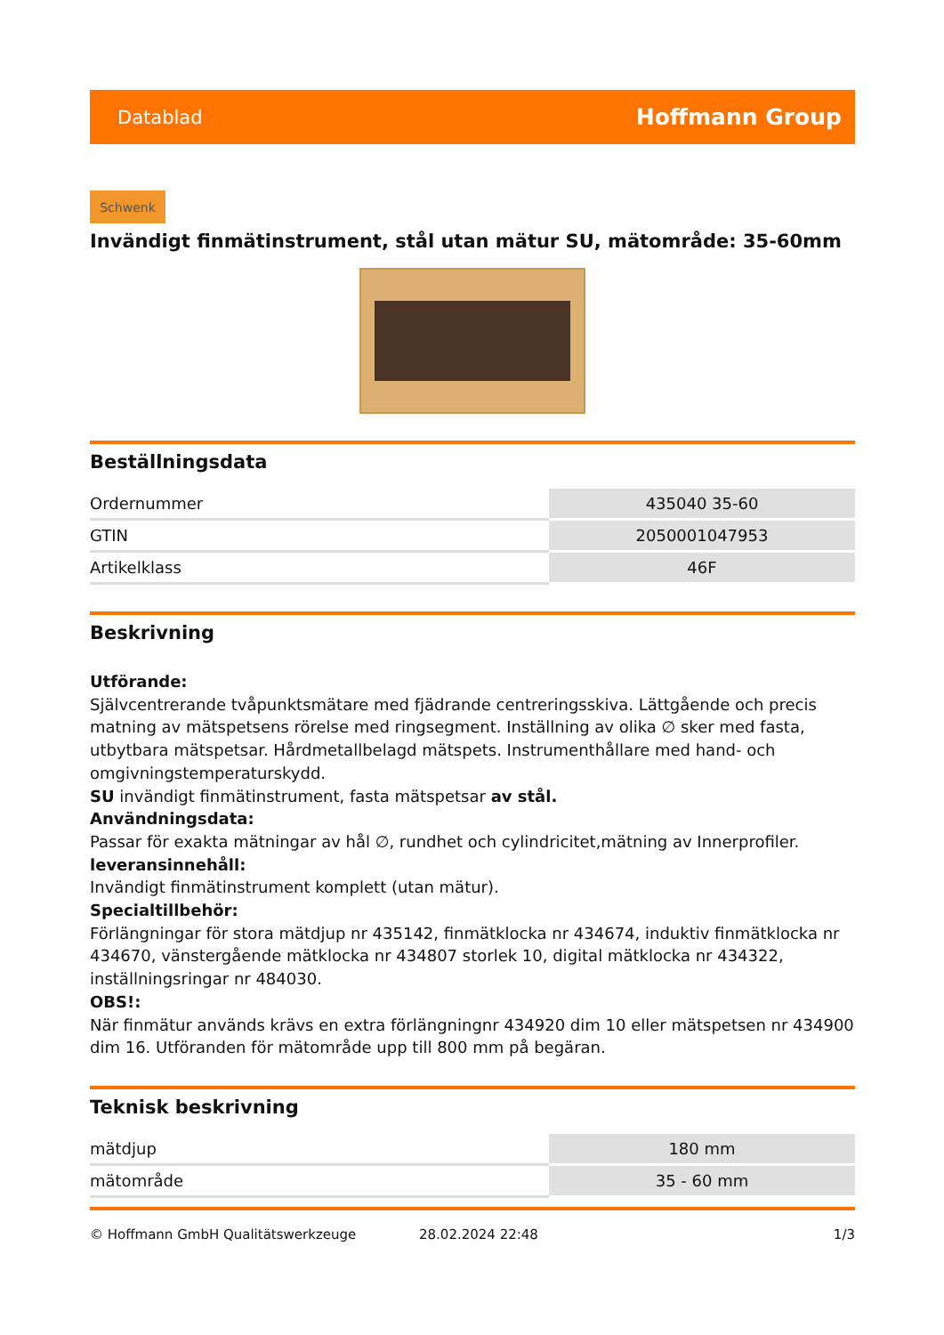Datablad Hoffmann Group
Schwenk
Invändigt finmätinstrument, stål utan mätur SU, mätområde: 35-60mm
Beställningsdata
| Ordernummer | 435040 35-60 |
| GTIN | 2050001047953 |
| Artikelklass | 46F |
Beskrivning
Utförande:
Självcentrerande tvåpunktsmätare med fjädrande centreringsskiva. Lättgående och precis matning av mätspetsens rörelse med ringsegment. Inställning av olika ∅ sker med fasta, utbytbara mätspetsar. Hårdmetallbelagd mätspets. Instrumenthållare med hand- och omgivningstemperaturskydd.
SU invändigt finmätinstrument, fasta mätspetsar av stål.
Användningsdata:
Passar för exakta mätningar av hål ∅, rundhet och cylindricitet,mätning av Innerprofiler.
leveransinnehåll:
Invändigt finmätinstrument komplett (utan mätur).
Specialtillbehör:
Förlängningar för stora mätdjup nr 435142, finmätklocka nr 434674, induktiv finmätklocka nr 434670, vänstergående mätklocka nr 434807 storlek 10, digital mätklocka nr 434322, inställningsringar nr 484030.
OBS!:
När finmätur används krävs en extra förlängningnr 434920 dim 10 eller mätspetsen nr 434900 dim 16. Utföranden för mätområde upp till 800 mm på begäran.
Teknisk beskrivning
| mätdjup | 180 mm |
| mätområde | 35 - 60 mm |
© Hoffmann GmbH Qualitätswerkzeuge 28.02.2024 22:48 1/3